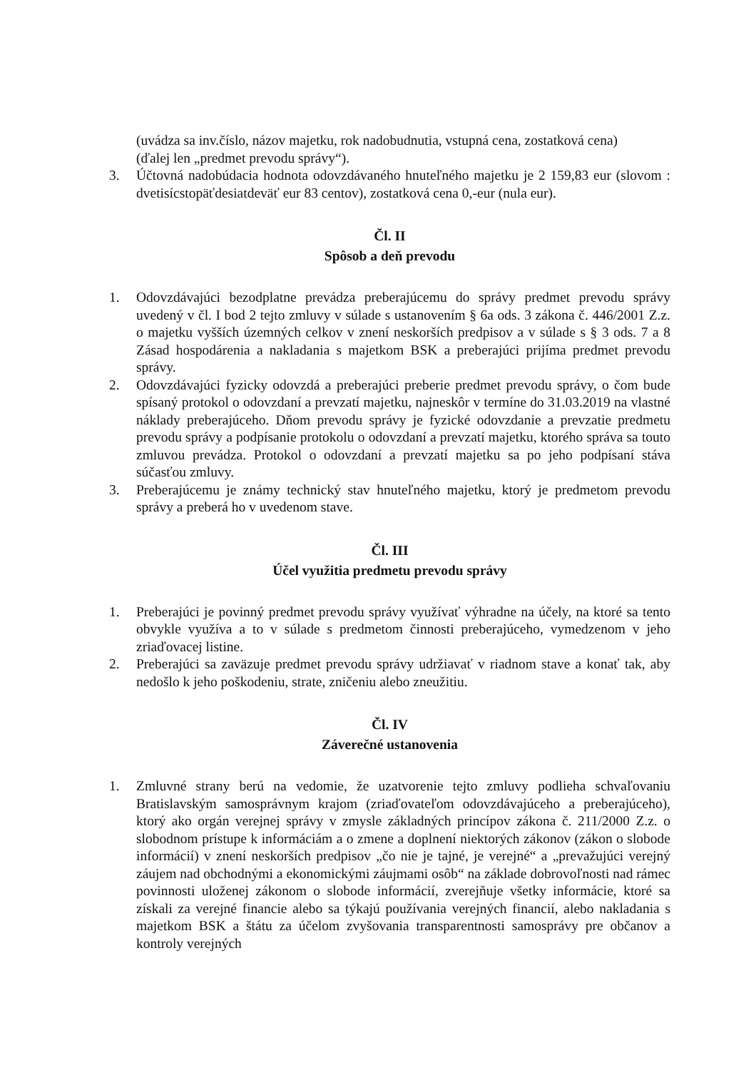(uvádza sa inv.číslo, názov majetku, rok nadobudnutia, vstupná cena, zostatková cena)
(ďalej len „predmet prevodu správy“).
3. Účtovná nadobúdacia hodnota odovzdávaného hnuteľného majetku je 2 159,83 eur (slovom : dvetisícstopäťdesiatdeväť eur 83 centov), zostatková cena 0,-eur (nula eur).
Čl. II
Spôsob a deň prevodu
1. Odovzdávajúci bezodplatne prevádza preberajúcemu do správy predmet prevodu správy uvedený v čl. I bod 2 tejto zmluvy v súlade s ustanovením § 6a ods. 3 zákona č. 446/2001 Z.z. o majetku vyšších územných celkov v znení neskorších predpisov a v súlade s § 3 ods. 7 a 8 Zásad hospodárenia a nakladania s majetkom BSK a preberajúci prijíma predmet prevodu správy.
2. Odovzdávajúci fyzicky odovzdá a preberajúci preberie predmet prevodu správy, o čom bude spísaný protokol o odovzdaní a prevzatí majetku, najneskôr v termíne do 31.03.2019 na vlastné náklady preberajúceho. Dňom prevodu správy je fyzické odovzdanie a prevzatie predmetu prevodu správy a podpísanie protokolu o odovzdaní a prevzatí majetku, ktorého správa sa touto zmluvou prevádza. Protokol o odovzdaní a prevzatí majetku sa po jeho podpísaní stáva súčasťou zmluvy.
3. Preberajúcemu je známy technický stav hnuteľného majetku, ktorý je predmetom prevodu správy a preberá ho v uvedenom stave.
Čl. III
Účel využitia predmetu prevodu správy
1. Preberajúci je povinný predmet prevodu správy využívať výhradne na účely, na ktoré sa tento obvykle využíva a to v súlade s predmetom činnosti preberajúceho, vymedzenom v jeho zriaďovacej listine.
2. Preberajúci sa zaväzuje predmet prevodu správy udržiavať v riadnom stave a konať tak, aby nedošlo k jeho poškodeniu, strate, zničeniu alebo zneužitiu.
Čl. IV
Záverečné ustanovenia
1. Zmluvné strany berú na vedomie, že uzatvorenie tejto zmluvy podlieha schvaľovaniu Bratislavským samosprávnym krajom (zriaďovateľom odovzdávajúceho a preberajúceho), ktorý ako orgán verejnej správy v zmysle základných princípov zákona č. 211/2000 Z.z. o slobodnom prístupe k informáciám a o zmene a doplnení niektorých zákonov (zákon o slobode informácií) v znení neskorších predpisov „čo nie je tajné, je verejné“ a „prevažujúci verejný záujem nad obchodnými a ekonomickými záujmami osôb“ na základe dobrovoľnosti nad rámec povinnosti uloženej zákonom o slobode informácií, zverejňuje všetky informácie, ktoré sa získali za verejné financie alebo sa týkajú používania verejných financií, alebo nakladania s majetkom BSK a štátu za účelom zvyšovania transparentnosti samosprávy pre občanov a kontroly verejných